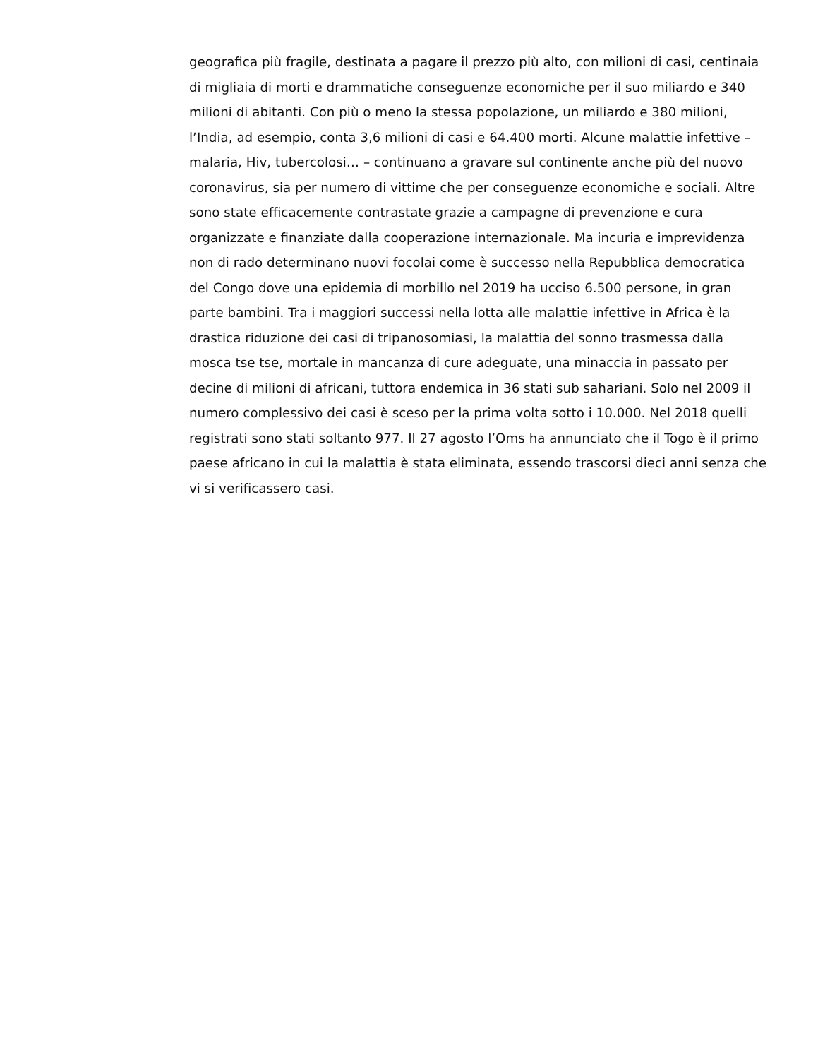geografica più fragile, destinata a pagare il prezzo più alto, con milioni di casi, centinaia
di migliaia di morti e drammatiche conseguenze economiche per il suo miliardo e 340
milioni di abitanti. Con più o meno la stessa popolazione, un miliardo e 380 milioni,
l’India, ad esempio, conta 3,6 milioni di casi e 64.400 morti. Alcune malattie infettive –
malaria, Hiv, tubercolosi… – continuano a gravare sul continente anche più del nuovo
coronavirus, sia per numero di vittime che per conseguenze economiche e sociali. Altre
sono state efficacemente contrastate grazie a campagne di prevenzione e cura
organizzate e finanziate dalla cooperazione internazionale. Ma incuria e imprevidenza
non di rado determinano nuovi focolai come è successo nella Repubblica democratica
del Congo dove una epidemia di morbillo nel 2019 ha ucciso 6.500 persone, in gran
parte bambini. Tra i maggiori successi nella lotta alle malattie infettive in Africa è la
drastica riduzione dei casi di tripanosomiasi, la malattia del sonno trasmessa dalla
mosca tse tse, mortale in mancanza di cure adeguate, una minaccia in passato per
decine di milioni di africani, tuttora endemica in 36 stati sub sahariani. Solo nel 2009 il
numero complessivo dei casi è sceso per la prima volta sotto i 10.000. Nel 2018 quelli
registrati sono stati soltanto 977. Il 27 agosto l’Oms ha annunciato che il Togo è il primo
paese africano in cui la malattia è stata eliminata, essendo trascorsi dieci anni senza che
vi si verificassero casi.